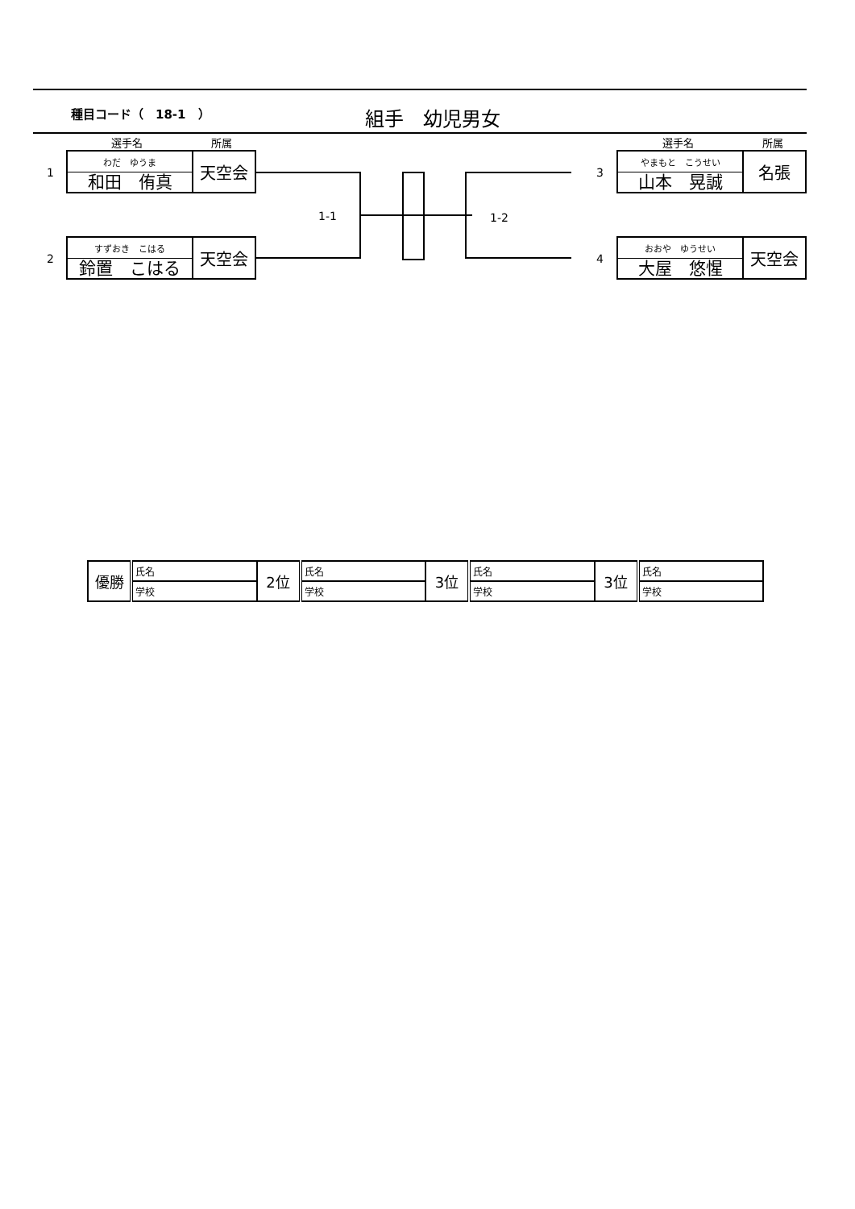種目コード（　18-1　）
組手　幼児男女
選手名 所属 選手名 所属
1
わだ　ゆうま
和田　侑真
天空会
2
すずおき　こはる
鈴置　こはる
天空会
3
やまもと　こうせい
山本　晃誠
名張
4
おおや　ゆうせい
大屋　悠惺
天空会
1-1 1-2
| 優勝 | 氏名 | 2位 | 氏名 | 3位 | 氏名 | 3位 | 氏名 |
| | 学校 | | 学校 | | 学校 | | 学校 |